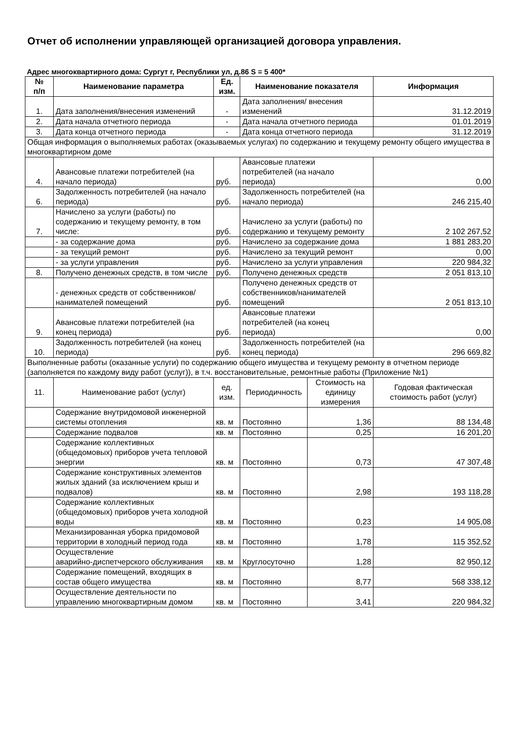Отчет об исполнении управляющей организацией договора управления.
Адрес многоквартирного дома: Сургут г, Республики ул, д.86 S = 5 400*
| № п/п | Наименование параметра | Ед. изм. | Наименование показателя | | Информация |
| --- | --- | --- | --- | --- | --- |
| 1. | Дата заполнения/внесения изменений | - | Дата заполнения/ внесения изменений | | 31.12.2019 |
| 2. | Дата начала отчетного периода | - | Дата начала отчетного периода | | 01.01.2019 |
| 3. | Дата конца отчетного периода | - | Дата конца отчетного периода | | 31.12.2019 |
| Общая информация о выполняемых работах (оказываемых услугах) по содержанию и текущему ремонту общего имущества в многоквартирном доме | | | | | |
| 4. | Авансовые платежи потребителей (на начало периода) | руб. | Авансовые платежи потребителей (на начало периода) | | 0,00 |
| 6. | Задолженность потребителей (на начало периода) | руб. | Задолженность потребителей (на начало периода) | | 246 215,40 |
| 7. | Начислено за услуги (работы) по содержанию и текущему ремонту, в том числе: | руб. | Начислено за услуги (работы) по содержанию и текущему ремонту | | 2 102 267,52 |
| | - за содержание дома | руб. | Начислено за содержание дома | | 1 881 283,20 |
| | - за текущий ремонт | руб. | Начислено за текущий ремонт | | 0,00 |
| | - за услуги управления | руб. | Начислено за услуги управления | | 220 984,32 |
| 8. | Получено денежных средств, в том числе | руб. | Получено денежных средств | | 2 051 813,10 |
| | - денежных средств от собственников/ нанимателей помещений | руб. | Получено денежных средств от собственников/нанимателей помещений | | 2 051 813,10 |
| 9. | Авансовые платежи потребителей (на конец периода) | руб. | Авансовые платежи потребителей (на конец периода) | | 0,00 |
| 10. | Задолженность потребителей (на конец периода) | руб. | Задолженность потребителей (на конец периода) | | 296 669,82 |
| Выполненные работы (оказанные услуги) по содержанию общего имущества и текущему ремонту в отчетном периоде (заполняется по каждому виду работ (услуг)), в т.ч. восстановительные, ремонтные работы (Приложение №1) | | | | | |
| 11. | Наименование работ (услуг) | ед. изм. | Периодичность | Стоимость на единицу измерения | Годовая фактическая стоимость работ (услуг) |
| | Содержание внутридомовой инженерной системы отопления | кв. м | Постоянно | 1,36 | 88 134,48 |
| | Содержание подвалов | кв. м | Постоянно | 0,25 | 16 201,20 |
| | Содержание коллективных (общедомовых) приборов учета тепловой энергии | кв. м | Постоянно | 0,73 | 47 307,48 |
| | Содержание конструктивных элементов жилых зданий (за исключением крыш и подвалов) | кв. м | Постоянно | 2,98 | 193 118,28 |
| | Содержание коллективных (общедомовых) приборов учета холодной воды | кв. м | Постоянно | 0,23 | 14 905,08 |
| | Механизированная уборка придомовой территории в холодный период года | кв. м | Постоянно | 1,78 | 115 352,52 |
| | Осуществление аварийно-диспетчерского обслуживания | кв. м | Круглосуточно | 1,28 | 82 950,12 |
| | Содержание помещений, входящих в состав общего имущества | кв. м | Постоянно | 8,77 | 568 338,12 |
| | Осуществление деятельности по управлению многоквартирным домом | кв. м | Постоянно | 3,41 | 220 984,32 |